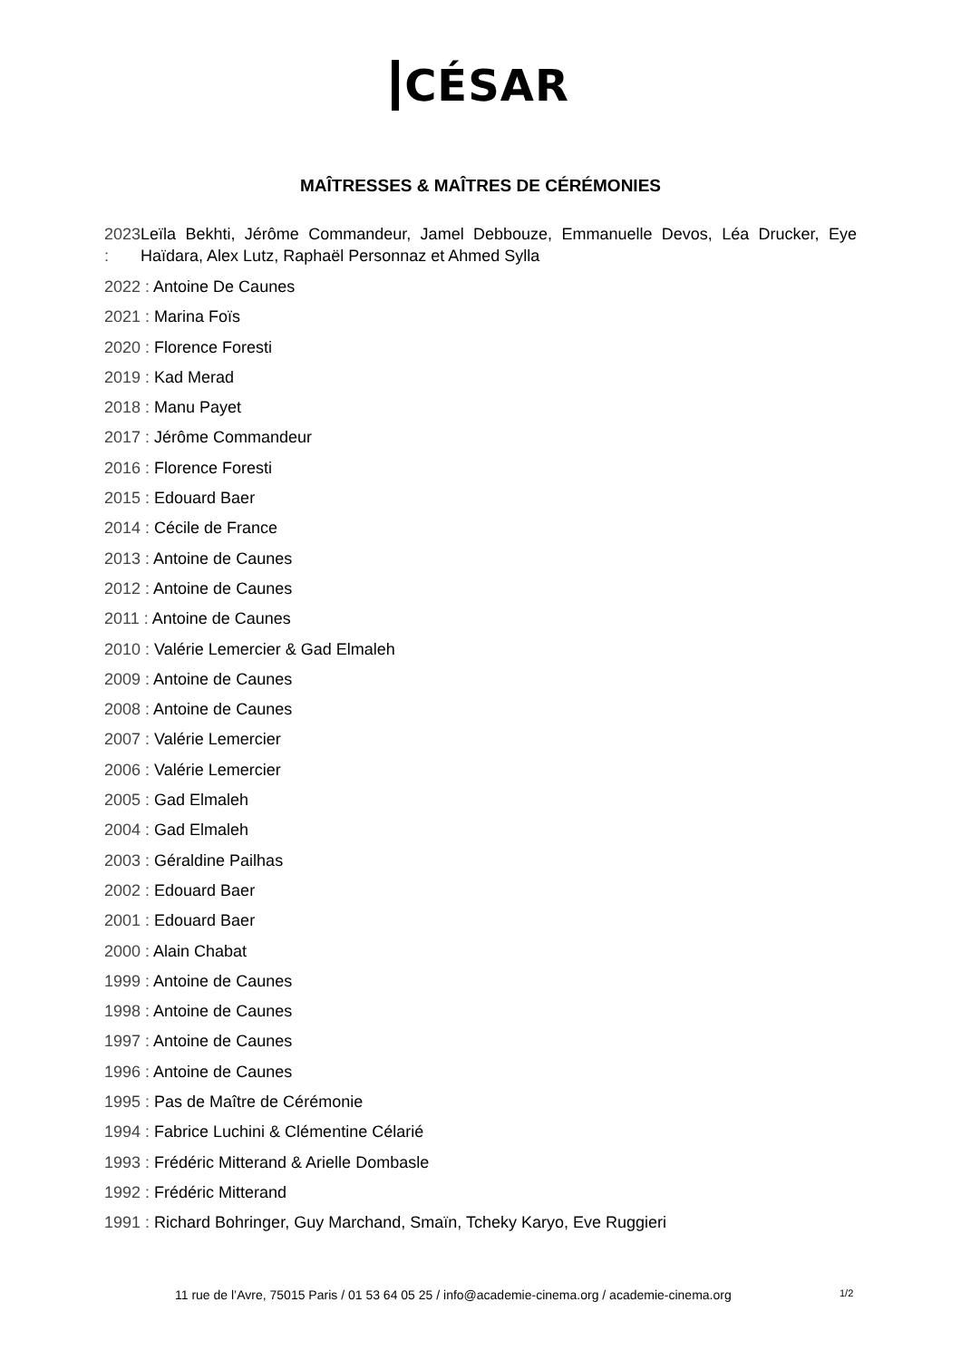CÉSAR
MAÎTRESSES & MAÎTRES DE CÉRÉMONIES
2023 : Leïla Bekhti, Jérôme Commandeur, Jamel Debbouze, Emmanuelle Devos, Léa Drucker, Eye Haïdara, Alex Lutz, Raphaël Personnaz et Ahmed Sylla
2022 : Antoine De Caunes
2021 : Marina Foïs
2020 : Florence Foresti
2019 : Kad Merad
2018 : Manu Payet
2017 : Jérôme Commandeur
2016 : Florence Foresti
2015 : Edouard Baer
2014 : Cécile de France
2013 : Antoine de Caunes
2012 : Antoine de Caunes
2011 : Antoine de Caunes
2010 : Valérie Lemercier & Gad Elmaleh
2009 : Antoine de Caunes
2008 : Antoine de Caunes
2007 : Valérie Lemercier
2006 : Valérie Lemercier
2005 : Gad Elmaleh
2004 : Gad Elmaleh
2003 : Géraldine Pailhas
2002 : Edouard Baer
2001 : Edouard Baer
2000 : Alain Chabat
1999 : Antoine de Caunes
1998 : Antoine de Caunes
1997 : Antoine de Caunes
1996 : Antoine de Caunes
1995 : Pas de Maître de Cérémonie
1994 : Fabrice Luchini & Clémentine Célarié
1993 : Frédéric Mitterand & Arielle Dombasle
1992 : Frédéric Mitterand
1991 : Richard Bohringer, Guy Marchand, Smaïn, Tcheky Karyo, Eve Ruggieri
11 rue de l’Avre, 75015 Paris / 01 53 64 05 25 / info@academie-cinema.org / academie-cinema.org 1/2